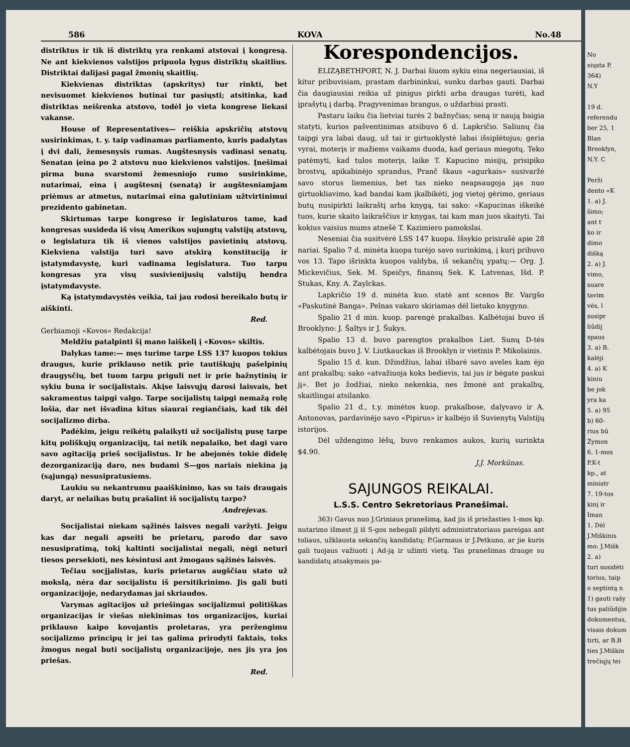586 KOVA No.48
distriktus ir tik iš distriktų yra renkami atstovai į kongresą. Ne ant kiekvienos valstijos pripuola lygus distriktų skaitlius. Distriktai dalijasi pagal žmonių skaitlių.
Kiekvienas distriktas (apskritys) tur rinkti, bet nevisuomet kiekvienos butinai tur pasiųsti; atsitinka, kad distriktas neišrenka atstovo, todėl jo vieta kongrese liekasi vakanse.
House of Representatives— reiškia apskričių atstovų susirinkimas, t. y. taip vadinamas parliamento, kuris padalytas į dvi dali, žemesnysis rumas. Augštesnysis vadinasi senatų. Senatan įeina po 2 atstovu nuo kiekvienos valstijos. Įnešimai pirma buna svarstomi žemesniojo rumo susirinkime, nutarimai, eina į augštesnį (senatą) ir augštesniamjam priėmus ar atmetus, nutarimai eina galutiniam užtvirtinimui prezidento gabinetan.
Skirtumas tarpe kongreso ir legislaturos tame, kad kongresas susideda iš visų Amerikos sujungtų valstijų atstovų, o legislatura tik iš vienos valstijos pavietinių atstovų. Kiekviena valstija turi savo atskirą konstituciją ir įstatymdavystę, kuri vadinama legislatura. Tuo tarpu kongresas yra visų susivienijusių valstijų bendra įstatymdavyste.
Ką įstatymdavystės veikia, tai jau rodosi bereikalo butų ir aiškinti.
Red.
Gerbiamoji «Kovos» Redakcija!
Meldžiu patalpinti šį mano laiškelį į «Kovos» skiltis.
Dalykas tame:— męs turime tarpe LSS 137 kuopos tokius draugus, kurie priklauso netik prie tautiškųjų pašelpinių draugysčių, bet tuom tarpu priguli net ir prie bažnytinių ir sykiu buna ir socijalistais. Akįse laisvųjų darosi laisvais, bet sakramentus taipgi valgo. Tarpe socijalistų taipgi nemažą rolę lošia, dar net išvadina kitus siaurai regiančiais, kad tik dėl socijalizmo dirba.
Padėkim, jeigu reikėtų palaikyti už socijalistų pusę tarpe kitų poliškųjų organizacijų, tai netik nepalaiko, bet dagi varo savo agitaciją prieš socijalistus. Ir be abejonės tokie didelę dezorganizaciją daro, nes budami S—gos nariais niekina ją (sąjungą) nesusipratusiems.
Laukiu su nekantrumu paaiškinimo, kas su tais draugais daryt, ar nelaikas butų prašalint iš socijalistų tarpo?
Andrejevas.
Socijalistai niekam sąžinės laisves negali varžyti. Jeigu kas dar negali apseiti be prietarų, parodo dar savo nesusipratimą, tokį kaltinti socijalistai negali, nėgi neturi tiesos persekioti, nes kėsintusi ant žmogaus sąžinės laisvės.
Tečiau socjjalistas, kuris prietarus augščiau stato už mokslą, nėra dar socijalistu iš persitikrinimo. Jis gali buti organizacijoje, nedarydamas jai skriaudos.
Varymas agitacijos už priešingas socijalizmui politiškas organizacijas ir viešas niekinimas tos organizacijos, kuriai priklauso kaipo kovojantis proletaras, yra peržengimu socijalizmo principų ir jei tas galima prirodyti faktais, toks žmogus negal buti socijalistų organizacijoje, nes jis yra jos priešas.
Red.
Korespondencijos.
ELIZĄBETHPORT, N. J. Darbai šiuom sykiu eina negeriausiai, iš kitur pribuvisiam, prastam darbininkui, sunku darbas gauti. Darbai čia daugiausiai reikia už pinigus pirkti arba draugas turėti, kad įprašytų į darbą. Pragyvenimas brangus, o uždarbiai prasti.
Pastaru laiku čia lietviai turės 2 bažnyčias; seną ir naują baigia statyti, kurios pašventinimas atsibuvo 6 d. Lapkričio. Saliunų čia taipgi yra labai daug, už tai ir girtuoklystė labai išsiplėtojus; geria vyrai, moterįs ir mažiems vaikams duoda, kad geriaus miegotų. Teko patėmyti, kad tulos moterįs, laike T. Kapucino misijų, prisipiko brostvų, apikabinėjo sprandus, Pranč škaus «agurkais» susivaržė savo storus liemenius, bet tas nieko neapsaugoja jąs nuo girtuokliavimo, kad bandai kam įkalbikėti, jog vietoj gėrimo, geriaus butų nusipirkti laikraštį arba knygą, tai sako: «Kapucinas iškeikė tuos, kurie skaito laikraščius ir knygas, tai kam man juos skaityti. Tai kokius vaisius mums atnešė T. Kazimiero pamokslai.
Neseniai čia susitvėrė LSS 147 kuopa. Išsykio prisirašė apie 28 nariai. Spalio 7 d. minėta kuopa turėjo savo surinkimą, į kurį pribuvo vos 13. Tapo išrinkta kuopos valdyba, iš sekančių ypatų:— Org. J. Mickevičius, Sek. M. Speičys, finansų Sek. K. Latvenas, Išd. P. Stukas, Kny. A. Zaylckas.
Lapkričio 19 d. minėta kuo. statė ant scenos Br. Vargšo «Paskutinė Banga». Pelnas vakaro skiriamas dėl lietuko knygyno.
Spalio 21 d min. kuop. parengė prakalbas. Kalbėtojai buvo iš Brooklyno: J. Šaltys ir J. Šukys.
Spalio 13 d. buvo parengtos prakalbos Liet. Sunų D-tės kalbėtojais buvo J. V. Liutkauckas iš Brooklyn ir vietinis P. Mikolainis.
Spalio 15 d. kun. Džindžius, labai išbarė savo aveles kam ėjo ant prakalbų: sako «atvažiuoja koks bedievis, tai jus ir bėgate paskui jį». Bet jo žodžiai, nieko nekenkia, nes žmonė ant prakalbų, skaitlingai atsilanko.
Spalio 21 d., t.y. minėtos kuop. prakalbose, dalyvavo ir A. Antonovas, pardavinėjo savo «Pipirus» ir kalbėjo iš Suvienytų Valstijų istorijos.
Dėl uždengimo lėšų, buvo renkamos aukos, kurių surinkta $4.90.
J.J. Morkūnas.
SAJUNGOS REIKALAI.
L.S.S. Centro Sekretoriaus Pranešimai.
363) Gavus nuo J.Griniaus pranešimą, kad jis iš priežasties 1-mos kp. nutarimo išmest jį iš S-gos nebegali pildyti administratoriaus pareigas ant toliaus, užklausta sekančių kandidatų: P.Garmaus ir J.Petkuno, ar jie kuris gali tuojaus važiuoti į Ad-ją ir užimti vietą. Tas pranešimas drauge su kandidatų atsakymais pa-
No
siųsta P.
364)
N.Y
19 d.
referendu
ber 25, 1
Blan
Brooklyn,
N.Y. C
Perži
dento «K
1. a) J.
šimo;
ant t
ko ir
dimo
dišką
2. a) J.
vimo,
suare
tavim
vės, l
susipr
liūdij
spaus
3. a) B.
kalėji
4. a) K
kiniu
be jok
yra ka
5. a) 95
b) 60-
rius bū
Žymon
6. 1-mos
P.K-t
kp., at
ministr
7. 19-tos
kinį ir
Iman
1. Dėl
J.Miškinis
mo: J.Mišk
2. a)
turi susidėti
torius, taip
o septintą n
1) gauti rašy
tus paliūdijin
dokumentus,
visais dokum
tirti, ar B.B
ties J.Miškin
trečiųjų tei